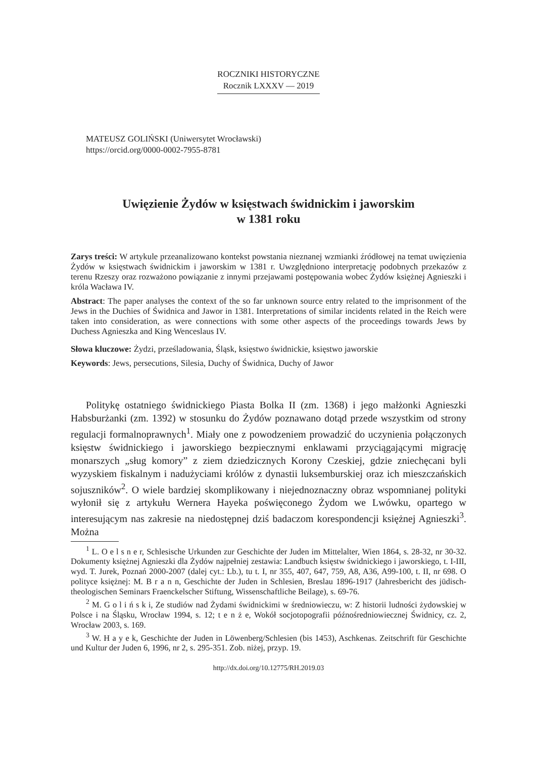ROCZNIKI HISTORYCZNE
Rocznik LXXXV — 2019
MATEUSZ GOLIŃSKI (Uniwersytet Wrocławski)
https://orcid.org/0000-0002-7955-8781
Uwięzienie Żydów w księstwach świdnickim i jaworskim
w 1381 roku
Zarys treści: W artykule przeanalizowano kontekst powstania nieznanej wzmianki źródłowej na temat uwięzienia Żydów w księstwach świdnickim i jaworskim w 1381 r. Uwzględniono interpretację podobnych przekazów z terenu Rzeszy oraz rozważono powiązanie z innymi przejawami postępowania wobec Żydów księżnej Agnieszki i króla Wacława IV.
Abstract: The paper analyses the context of the so far unknown source entry related to the imprisonment of the Jews in the Duchies of Świdnica and Jawor in 1381. Interpretations of similar incidents related in the Reich were taken into consideration, as were connections with some other aspects of the proceedings towards Jews by Duchess Agnieszka and King Wenceslaus IV.
Słowa kluczowe: Żydzi, prześladowania, Śląsk, księstwo świdnickie, księstwo jaworskie
Keywords: Jews, persecutions, Silesia, Duchy of Świdnica, Duchy of Jawor
Politykę ostatniego świdnickiego Piasta Bolka II (zm. 1368) i jego małżonki Agnieszki Habsburżanki (zm. 1392) w stosunku do Żydów poznawano dotąd przede wszystkim od strony regulacji formalnoprawnych<sup>1</sup>. Miały one z powodzeniem prowadzić do uczynienia połączonych księstw świdnickiego i jaworskiego bezpiecznymi enklawami przyciągającymi migrację monarszych „sług komory” z ziem dziedzicznych Korony Czeskiej, gdzie zniechęcani byli wyzyskiem fiskalnym i nadużyciami królów z dynastii luksemburskiej oraz ich mieszczańskich sojuszników<sup>2</sup>. O wiele bardziej skomplikowany i niejednoznaczny obraz wspomnianej polityki wyłonił się z artykułu Wernera Hayeka poświęconego Żydom we Lwówku, opartego w interesującym nas zakresie na niedostępnej dziś badaczom korespondencji księżnej Agnieszki<sup>3</sup>. Można
<sup>1</sup> L. O e l s n e r, Schlesische Urkunden zur Geschichte der Juden im Mittelalter, Wien 1864, s. 28-32, nr 30-32. Dokumenty księżnej Agnieszki dla Żydów najpełniej zestawia: Landbuch księstw świdnickiego i jaworskiego, t. I-III, wyd. T. Jurek, Poznań 2000-2007 (dalej cyt.: Lb.), tu t. I, nr 355, 407, 647, 759, A8, A36, A99-100, t. II, nr 698. O polityce księżnej: M. B r a n n, Geschichte der Juden in Schlesien, Breslau 1896-1917 (Jahresbericht des jüdisch-theologischen Seminars Fraenckelscher Stiftung, Wissenschaftliche Beilage), s. 69-76.
<sup>2</sup> M. G o l i ń s k i, Ze studiów nad Żydami świdnickimi w średniowieczu, w: Z historii ludności żydowskiej w Polsce i na Śląsku, Wrocław 1994, s. 12; t e n ż e, Wokół socjotopografii późnośredniowiecznej Świdnicy, cz. 2, Wrocław 2003, s. 169.
<sup>3</sup> W. H a y e k, Geschichte der Juden in Löwenberg/Schlesien (bis 1453), Aschkenas. Zeitschrift für Geschichte und Kultur der Juden 6, 1996, nr 2, s. 295-351. Zob. niżej, przyp. 19.
http://dx.doi.org/10.12775/RH.2019.03